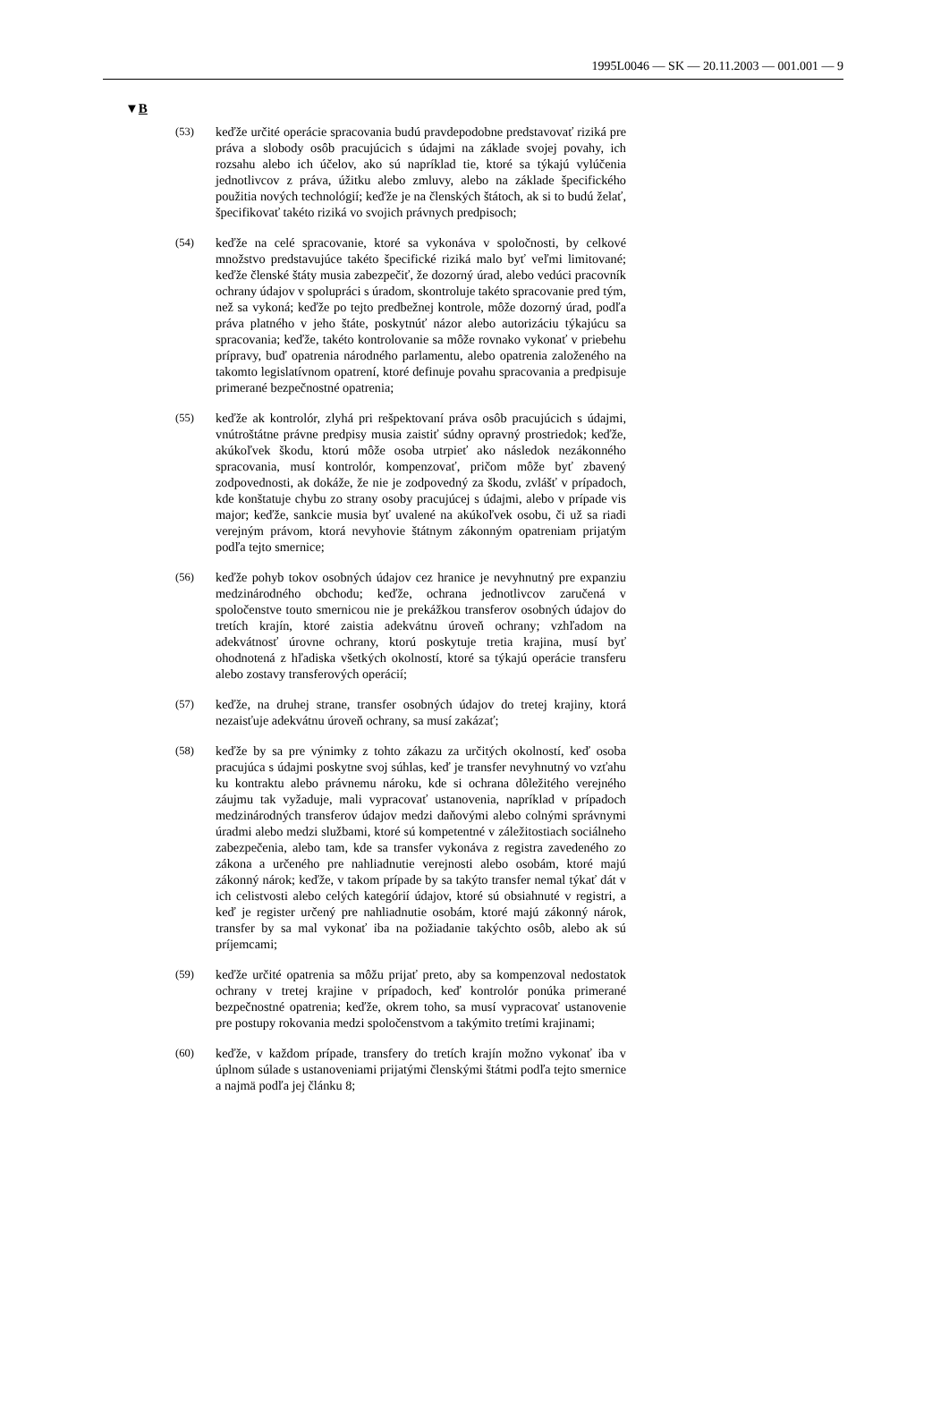1995L0046 — SK — 20.11.2003 — 001.001 — 9
▼B
(53) keďže určité operácie spracovania budú pravdepodobne predsta­vovať riziká pre práva a slobody osôb pracujúcich s údajmi na základe svojej povahy, ich rozsahu alebo ich účelov, ako sú naprí­klad tie, ktoré sa týkajú vylúčenia jednotlivcov z práva, úžitku alebo zmluvy, alebo na základe špecifického použitia nových technológií; keďže je na členských štátoch, ak si to budú želať, špecifikovať takéto riziká vo svojich právnych predpisoch;
(54) keďže na celé spracovanie, ktoré sa vykonáva v spoločnosti, by celkové množstvo predstavujúce takéto špecifické riziká malo byť veľmi limitované; keďže členské štáty musia zabezpečiť, že dozorný úrad, alebo vedúci pracovník ochrany údajov v spolu­práci s úradom, skontroluje takéto spracovanie pred tým, než sa vykoná; keďže po tejto predbežnej kontrole, môže dozorný úrad, podľa práva platného v jeho štáte, poskytnúť názor alebo autori­záciu týkajúcu sa spracovania; keďže, takéto kontrolovanie sa môže rovnako vykonať v priebehu prípravy, buď opatrenia národ­ného parlamentu, alebo opatrenia založeného na takomto legisla­tívnom opatrení, ktoré definuje povahu spracovania a predpisuje primerané bezpečnostné opatrenia;
(55) keďže ak kontrolór, zlyhá pri rešpektovaní práva osôb pracujúcich s údajmi, vnútroštátne právne predpisy musia zaistiť súdny opravný prostriedok; keďže, akúkoľvek škodu, ktorú môže osoba utrpieť ako následok nezákonného spracovania, musí kontrolór, kompenzovať, pričom môže byť zbavený zodpovednosti, ak dokáže, že nie je zodpovedný za škodu, zvlášť v prípadoch, kde konštatuje chybu zo strany osoby pracujúcej s údajmi, alebo v prípade vis major; keďže, sankcie musia byť uvalené na akúkoľvek osobu, či už sa riadi verejným právom, ktorá nevy­hovie štátnym zákonným opatreniam prijatým podľa tejto smer­nice;
(56) keďže pohyb tokov osobných údajov cez hranice je nevyhnutný pre expanziu medzinárodného obchodu; keďže, ochrana jedno­tlivcov zaručená v spoločenstve touto smernicou nie je prekážkou transferov osobných údajov do tretích krajín, ktoré zaistia adekvátnu úroveň ochrany; vzhľadom na adekvátnosť úrovne ochrany, ktorú poskytuje tretia krajina, musí byť ohodnotená z hľadiska všetkých okolností, ktoré sa týkajú operácie transferu alebo zostavy transferových operácií;
(57) keďže, na druhej strane, transfer osobných údajov do tretej krajiny, ktorá nezaisťuje adekvátnu úroveň ochrany, sa musí zakázať;
(58) keďže by sa pre výnimky z tohto zákazu za určitých okolností, keď osoba pracujúca s údajmi poskytne svoj súhlas, keď je transfer nevyhnutný vo vzťahu ku kontraktu alebo právnemu nároku, kde si ochrana dôležitého verejného záujmu tak vyžaduje, mali vypracovať ustanovenia, napríklad v prípadoch medzinárod­ných transferov údajov medzi daňovými alebo colnými správnymi úradmi alebo medzi službami, ktoré sú kompetentné v záležito­stiach sociálneho zabezpečenia, alebo tam, kde sa transfer vyko­náva z registra zavedeného zo zákona a určeného pre nahliadnutie verejnosti alebo osobám, ktoré majú zákonný nárok; keďže, v takom prípade by sa takýto transfer nemal týkať dát v ich celi­stvosti alebo celých kategórií údajov, ktoré sú obsiahnuté v registri, a keď je register určený pre nahliadnutie osobám, ktoré majú zákonný nárok, transfer by sa mal vykonať iba na požia­danie takýchto osôb, alebo ak sú príjemcami;
(59) keďže určité opatrenia sa môžu prijať preto, aby sa kompenzoval nedostatok ochrany v tretej krajine v prípadoch, keď kontrolór ponúka primerané bezpečnostné opatrenia; keďže, okrem toho, sa musí vypracovať ustanovenie pre postupy rokovania medzi spolo­čenstvom a takýmito tretími krajinami;
(60) keďže, v každom prípade, transfery do tretích krajín možno vykonať iba v úplnom súlade s ustanoveniami prijatými člen­skými štátmi podľa tejto smernice a najmä podľa jej článku 8;